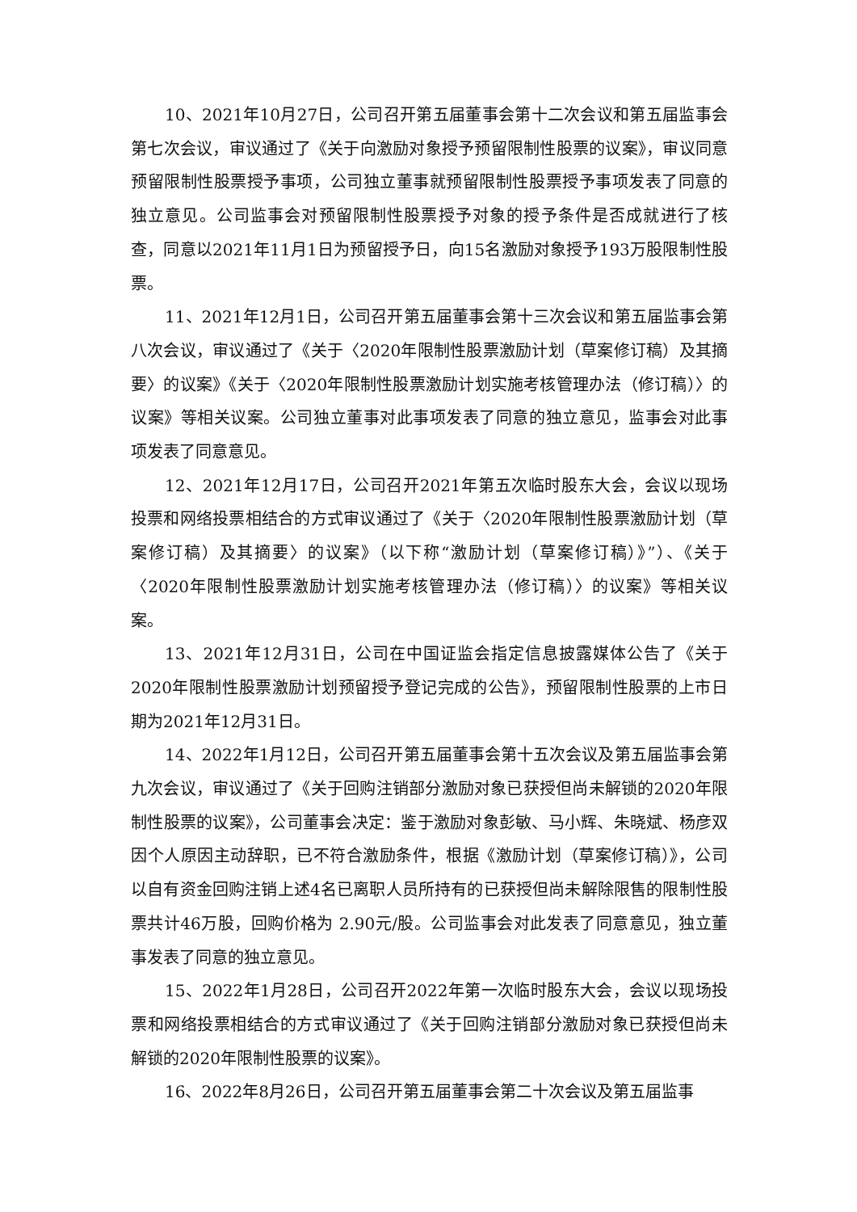10、2021年10月27日，公司召开第五届董事会第十二次会议和第五届监事会第七次会议，审议通过了《关于向激励对象授予预留限制性股票的议案》，审议同意预留限制性股票授予事项，公司独立董事就预留限制性股票授予事项发表了同意的独立意见。公司监事会对预留限制性股票授予对象的授予条件是否成就进行了核查，同意以2021年11月1日为预留授予日，向15名激励对象授予193万股限制性股票。
11、2021年12月1日，公司召开第五届董事会第十三次会议和第五届监事会第八次会议，审议通过了《关于〈2020年限制性股票激励计划（草案修订稿）及其摘要〉的议案》《关于〈2020年限制性股票激励计划实施考核管理办法（修订稿）〉的议案》等相关议案。公司独立董事对此事项发表了同意的独立意见，监事会对此事项发表了同意意见。
12、2021年12月17日，公司召开2021年第五次临时股东大会，会议以现场投票和网络投票相结合的方式审议通过了《关于〈2020年限制性股票激励计划（草案修订稿）及其摘要〉的议案》（以下称“激励计划（草案修订稿）》”）、《关于〈2020年限制性股票激励计划实施考核管理办法（修订稿）〉的议案》等相关议案。
13、2021年12月31日，公司在中国证监会指定信息披露媒体公告了《关于2020年限制性股票激励计划预留授予登记完成的公告》，预留限制性股票的上市日期为2021年12月31日。
14、2022年1月12日，公司召开第五届董事会第十五次会议及第五届监事会第九次会议，审议通过了《关于回购注销部分激励对象已获授但尚未解锁的2020年限制性股票的议案》，公司董事会决定：鉴于激励对象彭敏、马小辉、朱晓斌、杨彦双因个人原因主动辞职，已不符合激励条件，根据《激励计划（草案修订稿）》，公司以自有资金回购注销上述4名已离职人员所持有的已获授但尚未解除限售的限制性股票共计46万股，回购价格为 2.90元/股。公司监事会对此发表了同意意见，独立董事发表了同意的独立意见。
15、2022年1月28日，公司召开2022年第一次临时股东大会，会议以现场投票和网络投票相结合的方式审议通过了《关于回购注销部分激励对象已获授但尚未解锁的2020年限制性股票的议案》。
16、2022年8月26日，公司召开第五届董事会第二十次会议及第五届监事